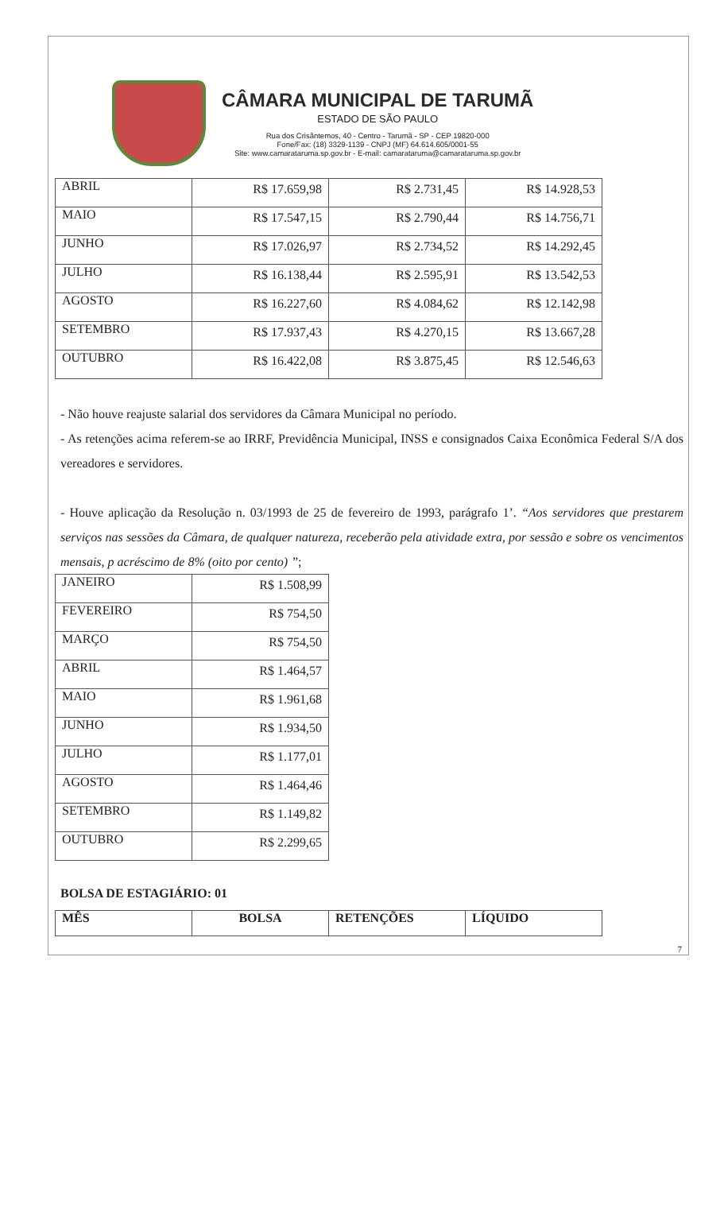CÂMARA MUNICIPAL DE TARUMÃ
ESTADO DE SÃO PAULO
Rua dos Crisântemos, 40 - Centro - Tarumã - SP - CEP 19820-000
Fone/Fax: (18) 3329-1139 - CNPJ (MF) 64.614.605/0001-55
Site: www.camarataruma.sp.gov.br - E-mail: camarataruma@camarataruma.sp.gov.br
| ABRIL | R$ 17.659,98 | R$ 2.731,45 | R$ 14.928,53 |
| MAIO | R$ 17.547,15 | R$ 2.790,44 | R$ 14.756,71 |
| JUNHO | R$ 17.026,97 | R$ 2.734,52 | R$ 14.292,45 |
| JULHO | R$ 16.138,44 | R$ 2.595,91 | R$ 13.542,53 |
| AGOSTO | R$ 16.227,60 | R$ 4.084,62 | R$ 12.142,98 |
| SETEMBRO | R$ 17.937,43 | R$ 4.270,15 | R$ 13.667,28 |
| OUTUBRO | R$ 16.422,08 | R$ 3.875,45 | R$ 12.546,63 |
- Não houve reajuste salarial dos servidores da Câmara Municipal no período.
- As retenções acima referem-se ao IRRF, Previdência Municipal, INSS e consignados Caixa Econômica Federal S/A dos vereadores e servidores.
- Houve aplicação da Resolução n. 03/1993 de 25 de fevereiro de 1993, parágrafo 1’. “Aos servidores que prestarem serviços nas sessões da Câmara, de qualquer natureza, receberão pela atividade extra, por sessão e sobre os vencimentos mensais, p acréscimo de 8% (oito por cento) ”;
| JANEIRO | R$ 1.508,99 |
| FEVEREIRO | R$ 754,50 |
| MARÇO | R$ 754,50 |
| ABRIL | R$ 1.464,57 |
| MAIO | R$ 1.961,68 |
| JUNHO | R$ 1.934,50 |
| JULHO | R$ 1.177,01 |
| AGOSTO | R$ 1.464,46 |
| SETEMBRO | R$ 1.149,82 |
| OUTUBRO | R$ 2.299,65 |
BOLSA DE ESTAGIÁRIO: 01
| MÊS | BOLSA | RETENÇÕES | LÍQUIDO |
| --- | --- | --- | --- |
7